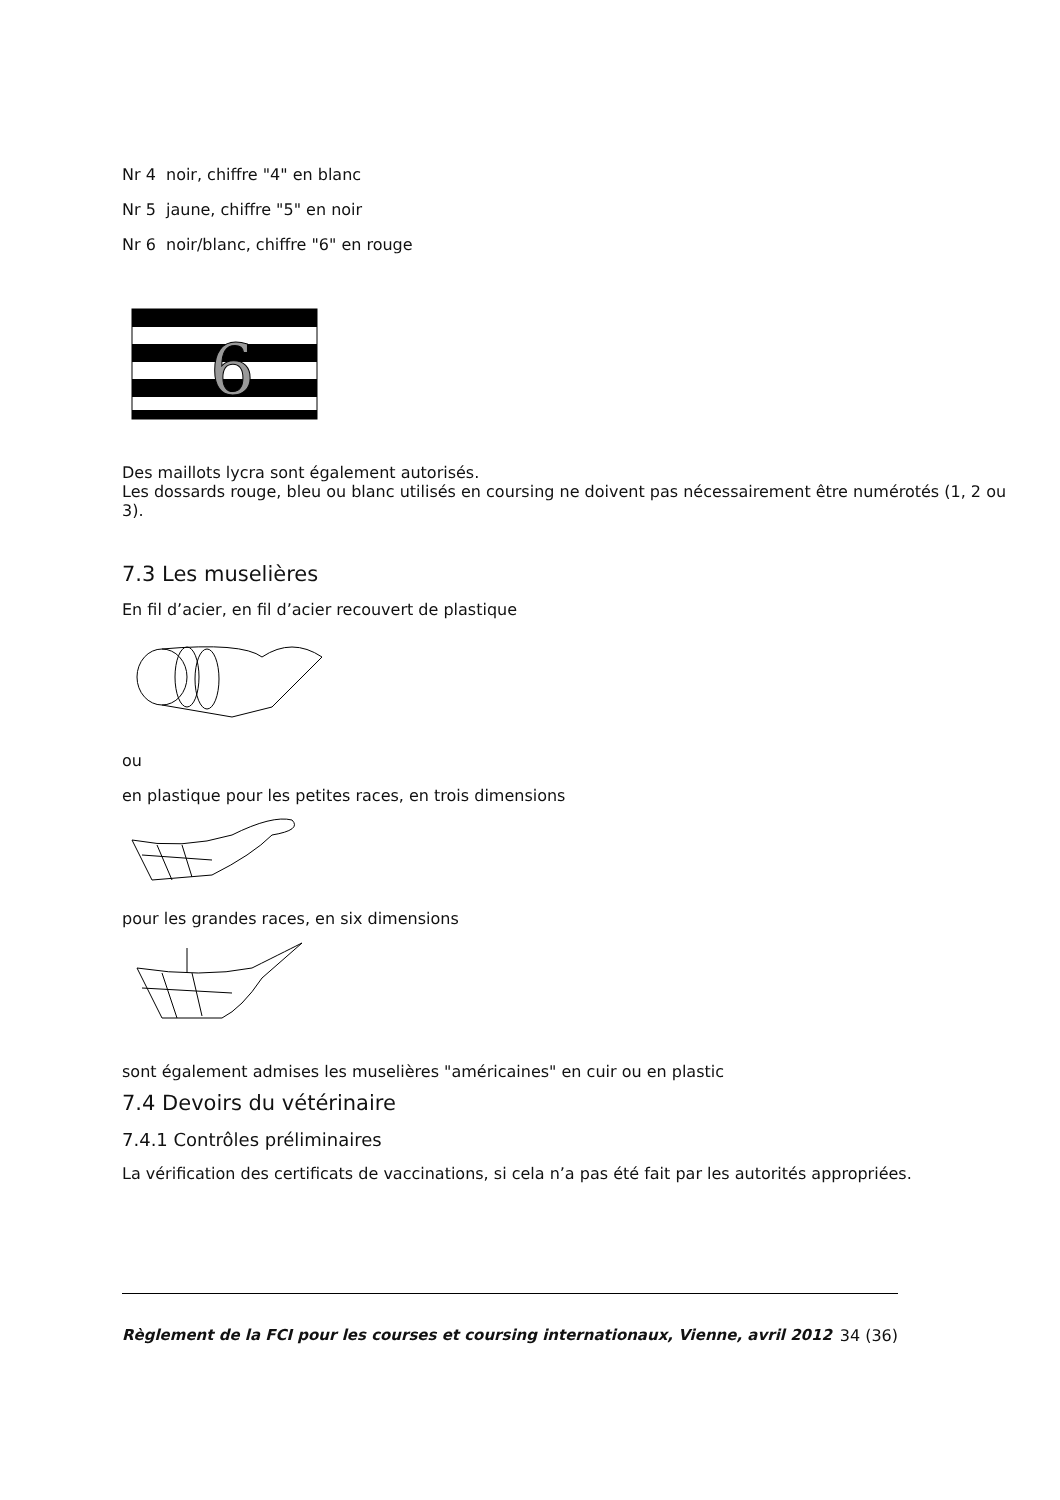Nr 4 noir, chiffre "4" en blanc
Nr 5 jaune, chiffre "5" en noir
Nr 6 noir/blanc, chiffre "6" en rouge
6
Des maillots lycra sont également autorisés.
Les dossards rouge, bleu ou blanc utilisés en coursing ne doivent pas nécessairement être numérotés (1, 2 ou 3).
7.3 Les muselières
En fil d’acier, en fil d’acier recouvert de plastique
ou
en plastique pour les petites races, en trois dimensions
pour les grandes races, en six dimensions
sont également admises les muselières "américaines" en cuir ou en plastic
7.4 Devoirs du vétérinaire
7.4.1 Contrôles préliminaires
La vérification des certificats de vaccinations, si cela n’a pas été fait par les autorités appropriées.
Règlement de la FCI pour les courses et coursing internationaux, Vienne, avril 2012 34 (36)